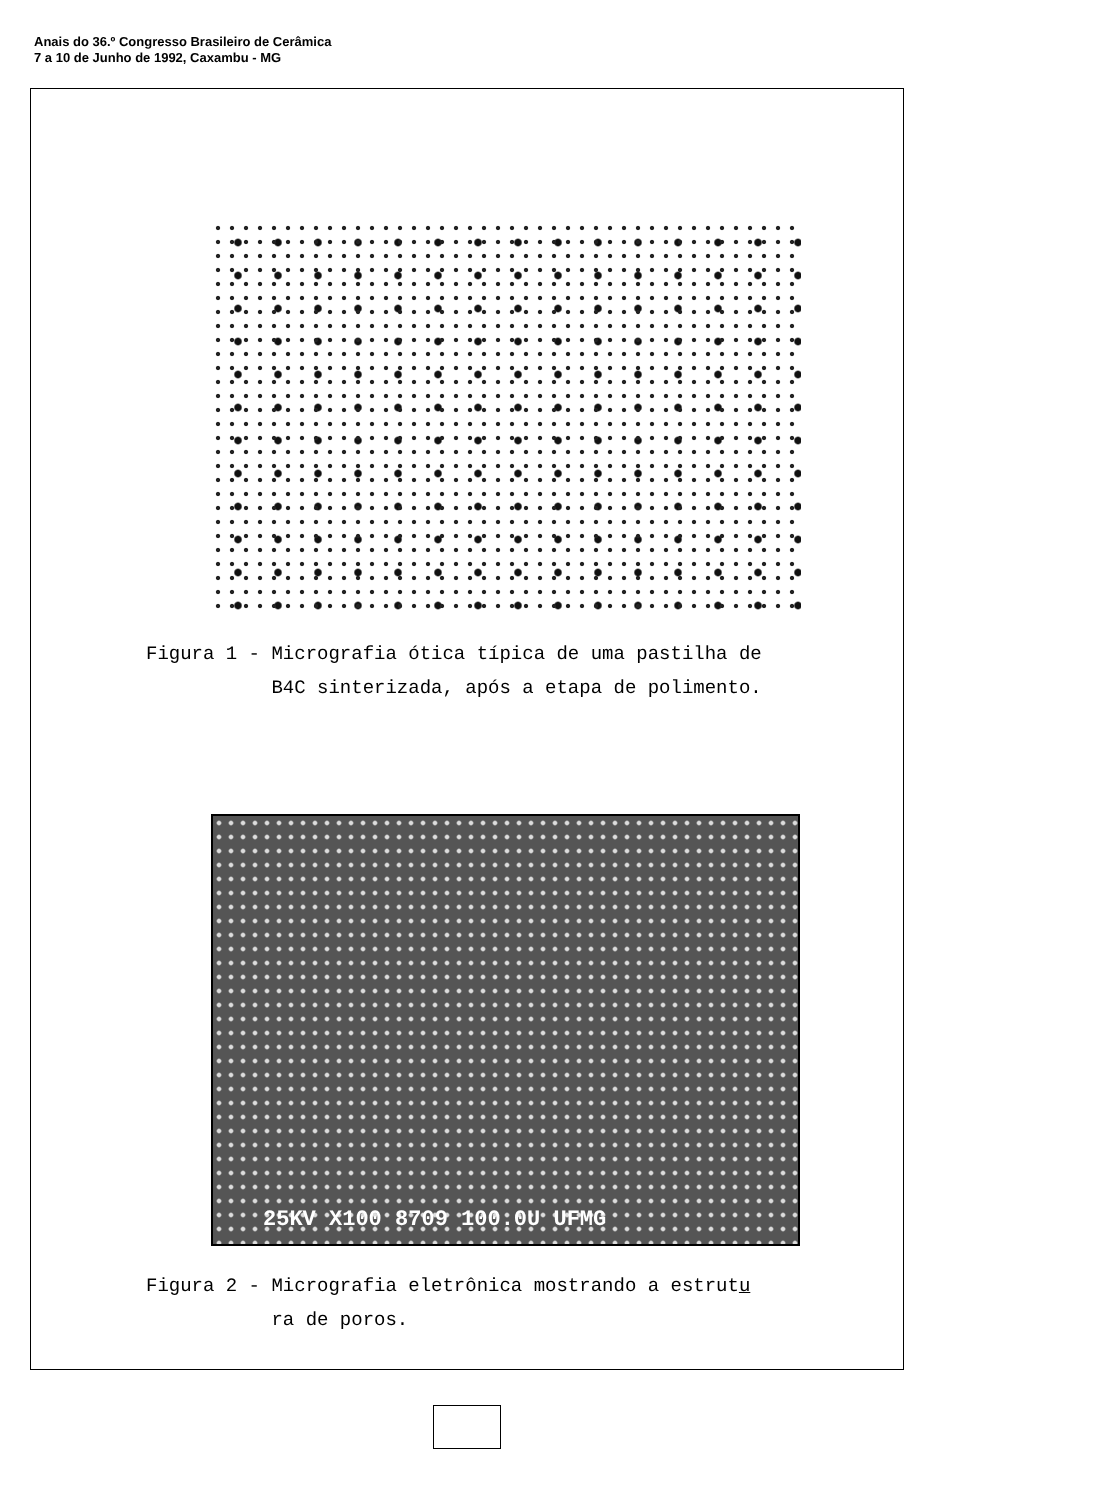Anais do 36.º Congresso Brasileiro de Cerâmica
7 a 10 de Junho de 1992, Caxambu - MG
Figura 1 - Micrografia ótica típica de uma pastilha de
B4C sinterizada, após a etapa de polimento.
25KV X100 8709 100.0U UFMG
Figura 2 - Micrografia eletrônica mostrando a estrutu
ra de poros.